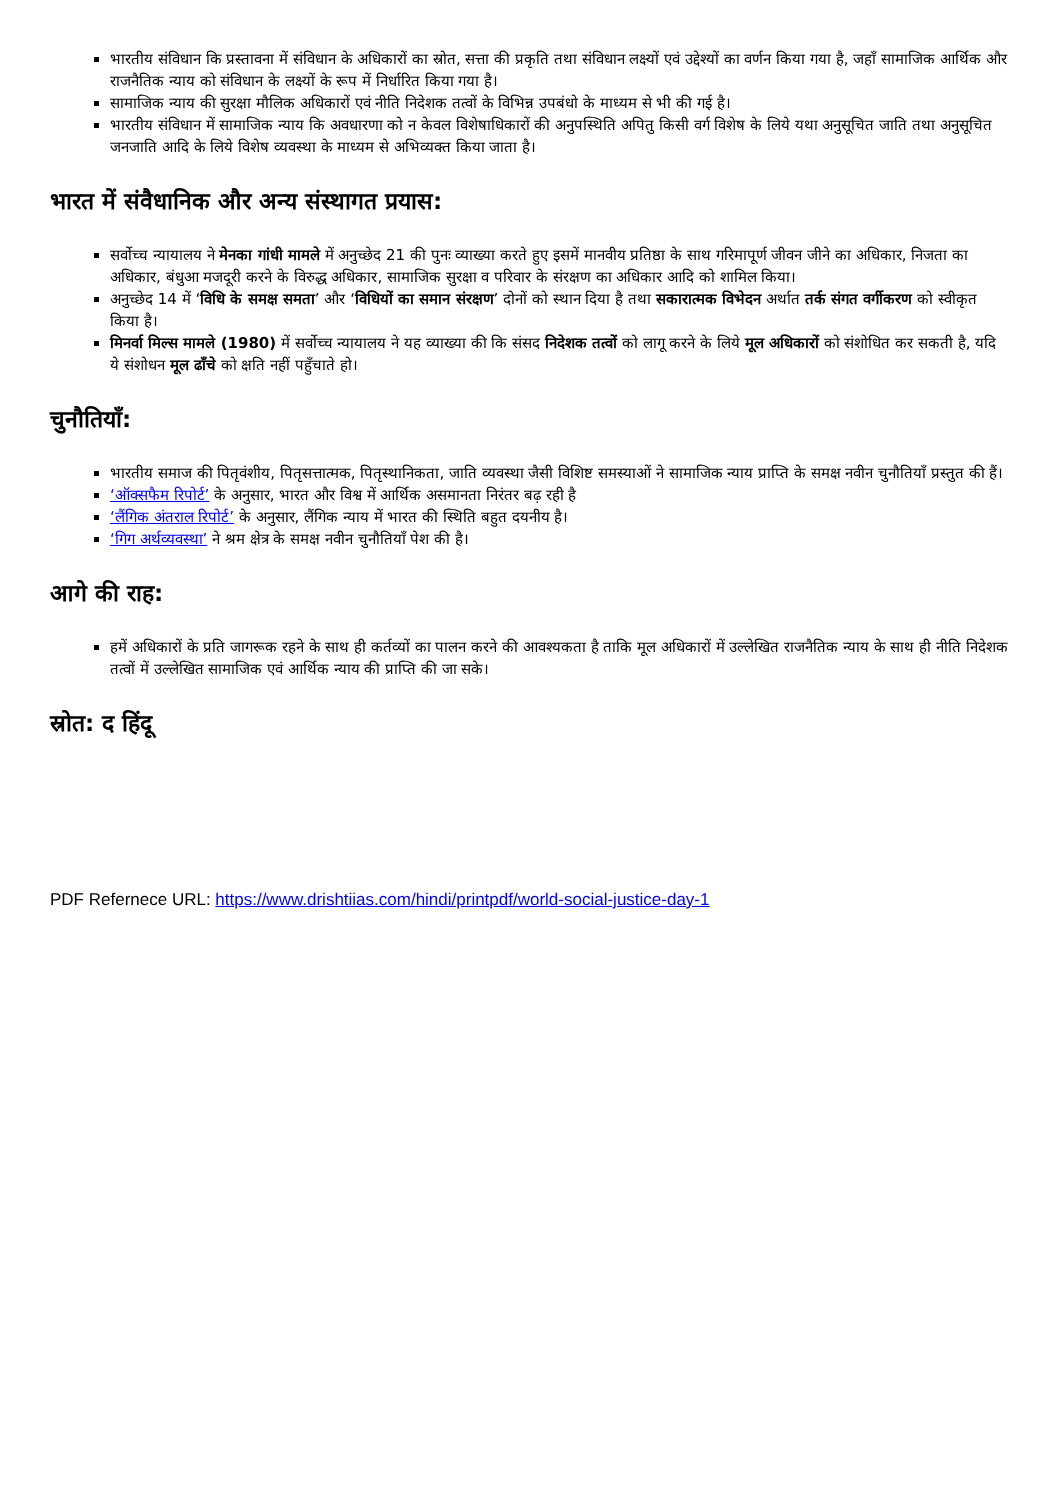भारतीय संविधान कि प्रस्तावना में संविधान के अधिकारों का स्रोत, सत्ता की प्रकृति तथा संविधान लक्ष्यों एवं उद्देश्यों का वर्णन किया गया है, जहाँ सामाजिक आर्थिक और राजनैतिक न्याय को संविधान के लक्ष्यों के रूप में निर्धारित किया गया है।
सामाजिक न्याय की सुरक्षा मौलिक अधिकारों एवं नीति निदेशक तत्वों के विभिन्न उपबंधो के माध्यम से भी की गई है।
भारतीय संविधान में सामाजिक न्याय कि अवधारणा को न केवल विशेषाधिकारों की अनुपस्थिति अपितु किसी वर्ग विशेष के लिये यथा अनुसूचित जाति तथा अनुसूचित जनजाति आदि के लिये विशेष व्यवस्था के माध्यम से अभिव्यक्त किया जाता है।
भारत में संवैधानिक और अन्य संस्थागत प्रयास:
सर्वोच्च न्यायालय ने मेनका गांधी मामले में अनुच्छेद 21 की पुनः व्याख्या करते हुए इसमें मानवीय प्रतिष्ठा के साथ गरिमापूर्ण जीवन जीने का अधिकार, निजता का अधिकार, बंधुआ मजदूरी करने के विरुद्ध अधिकार, सामाजिक सुरक्षा व परिवार के संरक्षण का अधिकार आदि को शामिल किया।
अनुच्छेद 14 में ‘विधि के समक्ष समता’ और ‘विधियों का समान संरक्षण’ दोनों को स्थान दिया है तथा सकारात्मक विभेदन अर्थात तर्क संगत वर्गीकरण को स्वीकृत किया है।
मिनर्वा मिल्स मामले (1980) में सर्वोच्च न्यायालय ने यह व्याख्या की कि संसद निदेशक तत्वों को लागू करने के लिये मूल अधिकारों को संशोधित कर सकती है, यदि ये संशोधन मूल ढाँचे को क्षति नहीं पहुँचाते हो।
चुनौतियाँ:
भारतीय समाज की पितृवंशीय, पितृसत्तात्मक, पितृस्थानिकता, जाति व्यवस्था जैसी विशिष्ट समस्याओं ने सामाजिक न्याय प्राप्ति के समक्ष नवीन चुनौतियाँ प्रस्तुत की हैं।
‘ऑक्सफैम रिपोर्ट’ के अनुसार, भारत और विश्व में आर्थिक असमानता निरंतर बढ़ रही है
‘लैंगिक अंतराल रिपोर्ट’ के अनुसार, लैंगिक न्याय में भारत की स्थिति बहुत दयनीय है।
‘गिग अर्थव्यवस्था’ ने श्रम क्षेत्र के समक्ष नवीन चुनौतियाँ पेश की है।
आगे की राह:
हमें अधिकारों के प्रति जागरूक रहने के साथ ही कर्तव्यों का पालन करने की आवश्यकता है ताकि मूल अधिकारों में उल्लेखित राजनैतिक न्याय के साथ ही नीति निदेशक तत्वों में उल्लेखित सामाजिक एवं आर्थिक न्याय की प्राप्ति की जा सके।
स्रोत: द हिंदू
PDF Refernece URL: https://www.drishtiias.com/hindi/printpdf/world-social-justice-day-1